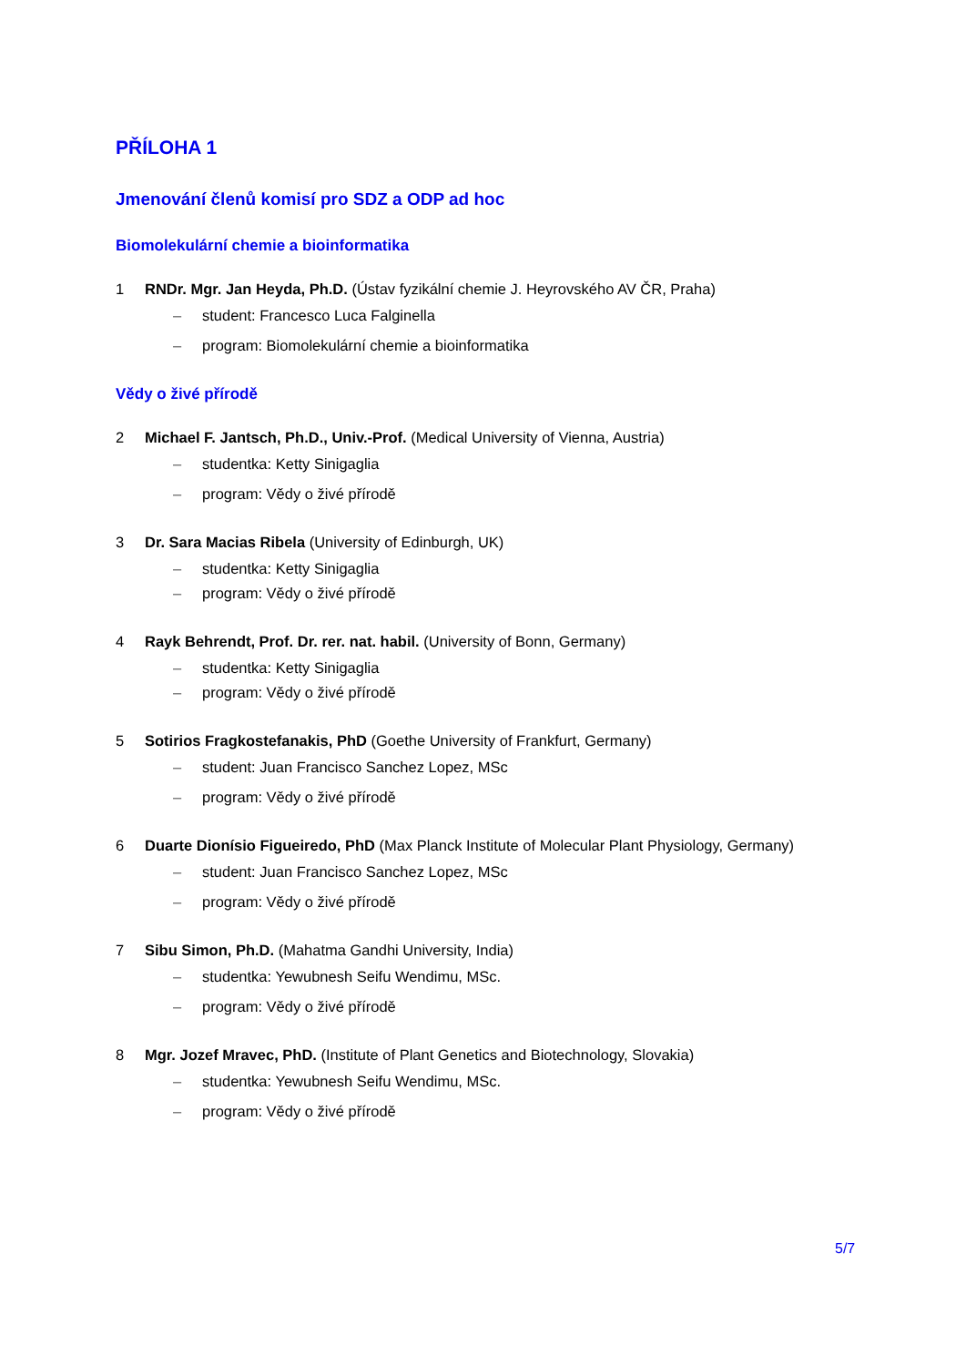PŘÍLOHA 1
Jmenování členů komisí pro SDZ a ODP ad hoc
Biomolekulární chemie a bioinformatika
1 RNDr. Mgr. Jan Heyda, Ph.D. (Ústav fyzikální chemie J. Heyrovského AV ČR, Praha)
– student: Francesco Luca Falginella
– program: Biomolekulární chemie a bioinformatika
Vědy o živé přírodě
2 Michael F. Jantsch, Ph.D., Univ.-Prof. (Medical University of Vienna, Austria)
– studentka: Ketty Sinigaglia
– program: Vědy o živé přírodě
3 Dr. Sara Macias Ribela (University of Edinburgh, UK)
– studentka: Ketty Sinigaglia
– program: Vědy o živé přírodě
4 Rayk Behrendt, Prof. Dr. rer. nat. habil. (University of Bonn, Germany)
– studentka: Ketty Sinigaglia
– program: Vědy o živé přírodě
5 Sotirios Fragkostefanakis, PhD (Goethe University of Frankfurt, Germany)
– student: Juan Francisco Sanchez Lopez, MSc
– program: Vědy o živé přírodě
6 Duarte Dionísio Figueiredo, PhD (Max Planck Institute of Molecular Plant Physiology, Germany)
– student: Juan Francisco Sanchez Lopez, MSc
– program: Vědy o živé přírodě
7 Sibu Simon, Ph.D. (Mahatma Gandhi University, India)
– studentka: Yewubnesh Seifu Wendimu, MSc.
– program: Vědy o živé přírodě
8 Mgr. Jozef Mravec, PhD. (Institute of Plant Genetics and Biotechnology, Slovakia)
– studentka: Yewubnesh Seifu Wendimu, MSc.
– program: Vědy o živé přírodě
5/7